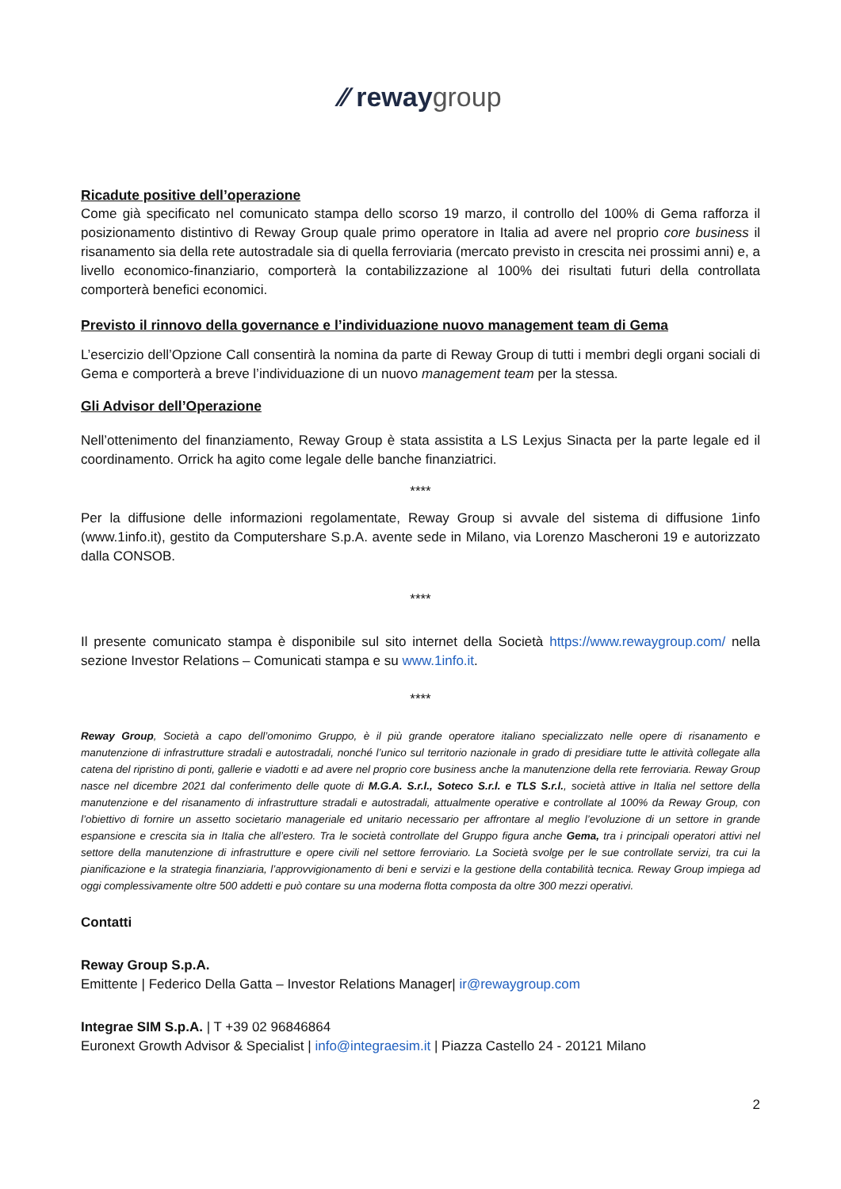∕∕ reway group
Ricadute positive dell’operazione
Come già specificato nel comunicato stampa dello scorso 19 marzo, il controllo del 100% di Gema rafforza il posizionamento distintivo di Reway Group quale primo operatore in Italia ad avere nel proprio core business il risanamento sia della rete autostradale sia di quella ferroviaria (mercato previsto in crescita nei prossimi anni) e, a livello economico-finanziario, comporterà la contabilizzazione al 100% dei risultati futuri della controllata comporterà benefici economici.
Previsto il rinnovo della governance e l’individuazione nuovo management team di Gema
L’esercizio dell’Opzione Call consentirà la nomina da parte di Reway Group di tutti i membri degli organi sociali di Gema e comporterà a breve l’individuazione di un nuovo management team per la stessa.
Gli Advisor dell’Operazione
Nell’ottenimento del finanziamento, Reway Group è stata assistita a LS Lexjus Sinacta per la parte legale ed il coordinamento. Orrick ha agito come legale delle banche finanziatrici.
****
Per la diffusione delle informazioni regolamentate, Reway Group si avvale del sistema di diffusione 1info (www.1info.it), gestito da Computershare S.p.A. avente sede in Milano, via Lorenzo Mascheroni 19 e autorizzato dalla CONSOB.
****
Il presente comunicato stampa è disponibile sul sito internet della Società https://www.rewaygroup.com/ nella sezione Investor Relations – Comunicati stampa e su www.1info.it.
****
Reway Group, Società a capo dell’omonimo Gruppo, è il più grande operatore italiano specializzato nelle opere di risanamento e manutenzione di infrastrutture stradali e autostradali, nonché l’unico sul territorio nazionale in grado di presidiare tutte le attività collegate alla catena del ripristino di ponti, gallerie e viadotti e ad avere nel proprio core business anche la manutenzione della rete ferroviaria. Reway Group nasce nel dicembre 2021 dal conferimento delle quote di M.G.A. S.r.l., Soteco S.r.l. e TLS S.r.l., società attive in Italia nel settore della manutenzione e del risanamento di infrastrutture stradali e autostradali, attualmente operative e controllate al 100% da Reway Group, con l’obiettivo di fornire un assetto societario manageriale ed unitario necessario per affrontare al meglio l’evoluzione di un settore in grande espansione e crescita sia in Italia che all’estero. Tra le società controllate del Gruppo figura anche Gema, tra i principali operatori attivi nel settore della manutenzione di infrastrutture e opere civili nel settore ferroviario. La Società svolge per le sue controllate servizi, tra cui la pianificazione e la strategia finanziaria, l’approvvigionamento di beni e servizi e la gestione della contabilità tecnica. Reway Group impiega ad oggi complessivamente oltre 500 addetti e può contare su una moderna flotta composta da oltre 300 mezzi operativi.
Contatti
Reway Group S.p.A.
Emittente | Federico Della Gatta – Investor Relations Manager| ir@rewaygroup.com
Integrae SIM S.p.A. | T +39 02 96846864
Euronext Growth Advisor & Specialist | info@integraesim.it | Piazza Castello 24 - 20121 Milano
2